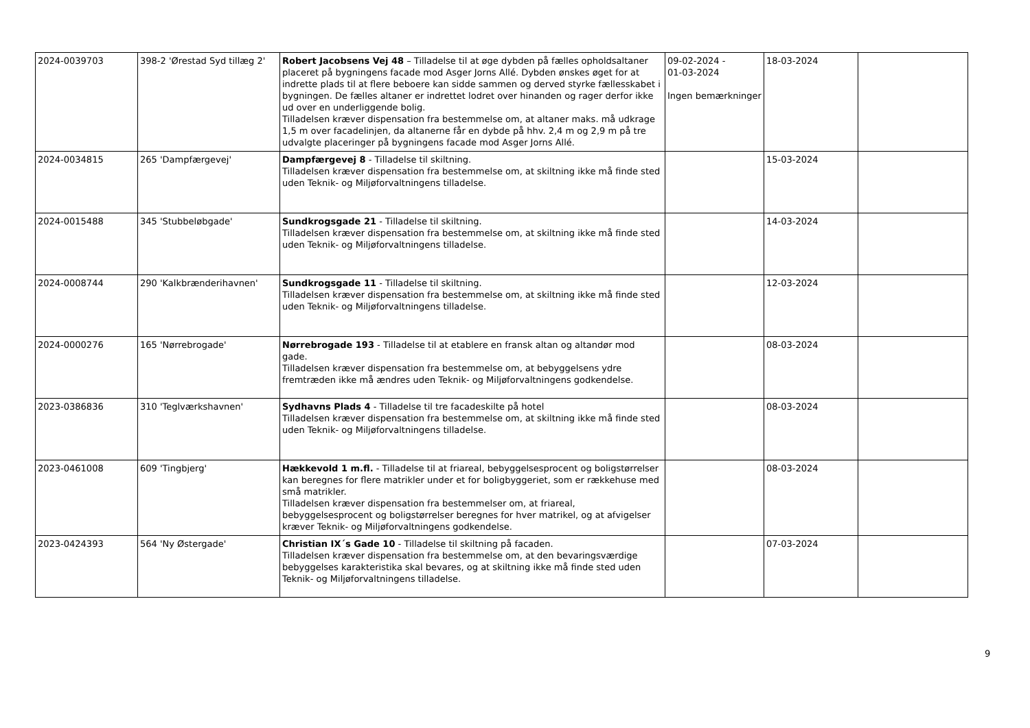| 2024-0039703 | 398-2 'Ørestad Syd tillæg 2' | Robert Jacobsens Vej 48 – Tilladelse til at øge dybden på fælles opholdsaltaner placeret på bygningens facade mod Asger Jorns Allé. Dybden ønskes øget for at indrette plads til at flere beboere kan sidde sammen og derved styrke fællesskabet i bygningen. De fælles altaner er indrettet lodret over hinanden og rager derfor ikke ud over en underliggende bolig. Tilladelsen kræver dispensation fra bestemmelse om, at altaner maks. må udkrage 1,5 m over facadelinjen, da altanerne får en dybde på hhv. 2,4 m og 2,9 m på tre udvalgte placeringer på bygningens facade mod Asger Jorns Allé. | 09-02-2024 - 01-03-2024 Ingen bemærkninger | 18-03-2024 | |
| 2024-0034815 | 265 'Dampfærgevej' | Dampfærgevej 8 - Tilladelse til skiltning. Tilladelsen kræver dispensation fra bestemmelse om, at skiltning ikke må finde sted uden Teknik- og Miljøforvaltningens tilladelse. | | 15-03-2024 | |
| 2024-0015488 | 345 'Stubbeløbgade' | Sundkrogsgade 21 - Tilladelse til skiltning. Tilladelsen kræver dispensation fra bestemmelse om, at skiltning ikke må finde sted uden Teknik- og Miljøforvaltningens tilladelse. | | 14-03-2024 | |
| 2024-0008744 | 290 'Kalkbrænderihavnen' | Sundkrogsgade 11 - Tilladelse til skiltning. Tilladelsen kræver dispensation fra bestemmelse om, at skiltning ikke må finde sted uden Teknik- og Miljøforvaltningens tilladelse. | | 12-03-2024 | |
| 2024-0000276 | 165 'Nørrebrogade' | Nørrebrogade 193 - Tilladelse til at etablere en fransk altan og altandør mod gade. Tilladelsen kræver dispensation fra bestemmelse om, at bebyggelsens ydre fremtræden ikke må ændres uden Teknik- og Miljøforvaltningens godkendelse. | | 08-03-2024 | |
| 2023-0386836 | 310 'Teglværkshavnen' | Sydhavns Plads 4 - Tilladelse til tre facadeskilte på hotel Tilladelsen kræver dispensation fra bestemmelse om, at skiltning ikke må finde sted uden Teknik- og Miljøforvaltningens tilladelse. | | 08-03-2024 | |
| 2023-0461008 | 609 'Tingbjerg' | Hækkevold 1 m.fl. - Tilladelse til at friareal, bebyggelsesprocent og boligstørrelser kan beregnes for flere matrikler under et for boligbyggeriet, som er rækkehuse med små matrikler. Tilladelsen kræver dispensation fra bestemmelser om, at friareal, bebyggelsesprocent og boligstørrelser beregnes for hver matrikel, og at afvigelser kræver Teknik- og Miljøforvaltningens godkendelse. | | 08-03-2024 | |
| 2023-0424393 | 564 'Ny Østergade' | Christian IX´s Gade 10 - Tilladelse til skiltning på facaden. Tilladelsen kræver dispensation fra bestemmelse om, at den bevaringsværdige bebyggelses karakteristika skal bevares, og at skiltning ikke må finde sted uden Teknik- og Miljøforvaltningens tilladelse. | | 07-03-2024 | |
9